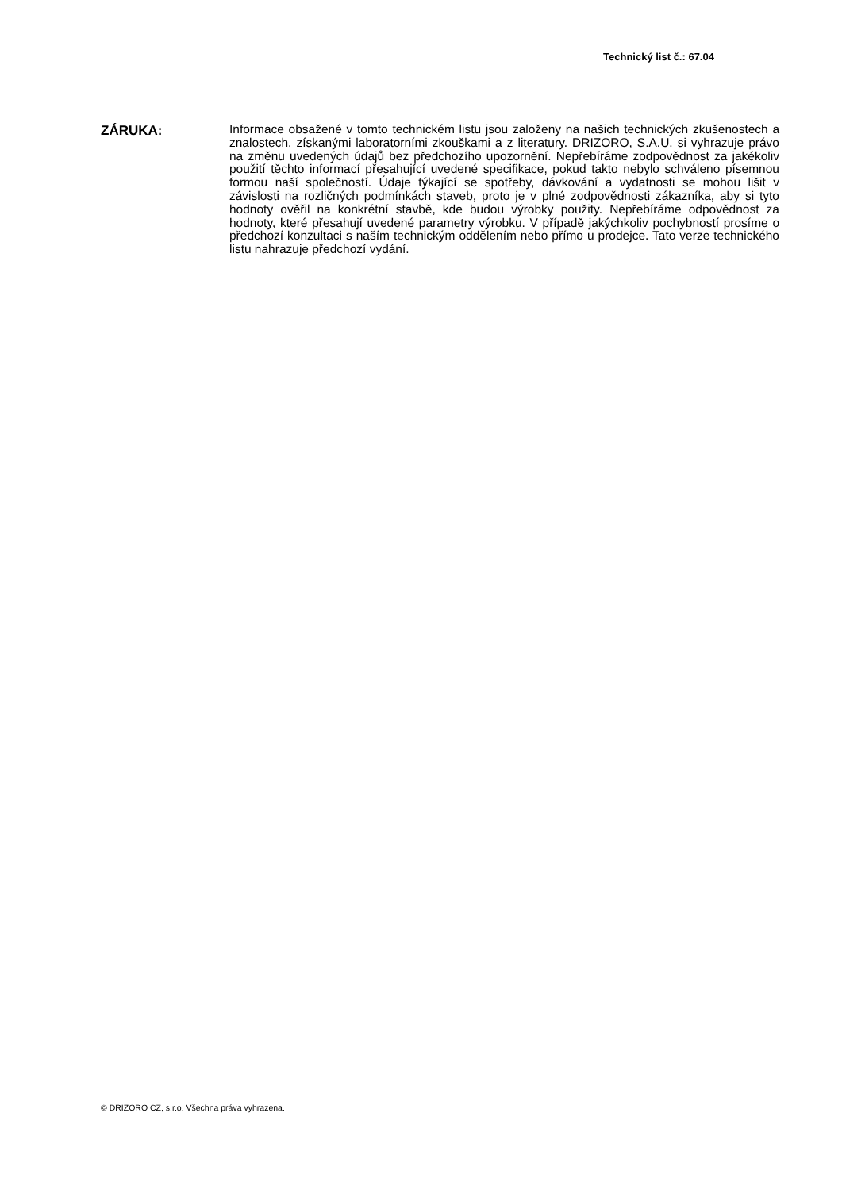Technický list č.: 67.04
ZÁRUKA:
Informace obsažené v tomto technickém listu jsou založeny na našich technických zkušenostech a znalostech, získanými laboratorními zkouškami a z literatury. DRIZORO, S.A.U. si vyhrazuje právo na změnu uvedených údajů bez předchozího upozornění. Nepřebíráme zodpovědnost za jakékoliv použití těchto informací přesahující uvedené specifikace, pokud takto nebylo schváleno písemnou formou naší společností. Údaje týkající se spotřeby, dávkování a vydatnosti se mohou lišit v závislosti na rozličných podmínkách staveb, proto je v plné zodpovědnosti zákazníka, aby si tyto hodnoty ověřil na konkrétní stavbě, kde budou výrobky použity. Nepřebíráme odpovědnost za hodnoty, které přesahují uvedené parametry výrobku. V případě jakýchkoliv pochybností prosíme o předchozí konzultaci s naším technickým oddělením nebo přímo u prodejce. Tato verze technického listu nahrazuje předchozí vydání.
© DRIZORO CZ, s.r.o. Všechna práva vyhrazena.